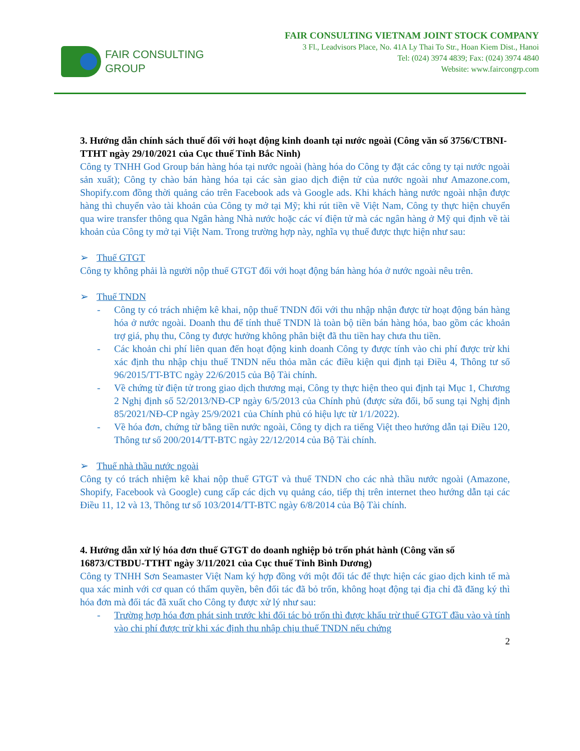FAIR CONSULTING
GROUP
FAIR CONSULTING VIETNAM JOINT STOCK COMPANY
3 Fl., Leadvisors Place, No. 41A Ly Thai To Str., Hoan Kiem Dist., Hanoi
Tel: (024) 3974 4839; Fax: (024) 3974 4840
Website: www.faircongrp.com
3. Hướng dẫn chính sách thuế đối với hoạt động kinh doanh tại nước ngoài (Công văn số 3756/CTBNI-TTHT ngày 29/10/2021 của Cục thuế Tỉnh Bắc Ninh)
Công ty TNHH God Group bán hàng hóa tại nước ngoài (hàng hóa do Công ty đặt các công ty tại nước ngoài sản xuất); Công ty chào bán hàng hóa tại các sàn giao dịch điện tử của nước ngoài như Amazone.com, Shopify.com đồng thời quảng cáo trên Facebook ads và Google ads. Khi khách hàng nước ngoài nhận được hàng thì chuyển vào tài khoản của Công ty mở tại Mỹ; khi rút tiền về Việt Nam, Công ty thực hiện chuyển qua wire transfer thông qua Ngân hàng Nhà nước hoặc các ví điện tử mà các ngân hàng ở Mỹ qui định về tài khoản của Công ty mở tại Việt Nam. Trong trường hợp này, nghĩa vụ thuế được thực hiện như sau:
➢ Thuế GTGT
Công ty không phải là người nộp thuế GTGT đối với hoạt động bán hàng hóa ở nước ngoài nêu trên.
➢ Thuế TNDN
- Công ty có trách nhiệm kê khai, nộp thuế TNDN đối với thu nhập nhận được từ hoạt động bán hàng hóa ở nước ngoài. Doanh thu để tính thuế TNDN là toàn bộ tiền bán hàng hóa, bao gồm các khoản trợ giá, phụ thu, Công ty được hưởng không phân biệt đã thu tiền hay chưa thu tiền.
- Các khoản chi phí liên quan đến hoạt động kinh doanh Công ty được tính vào chi phí được trừ khi xác định thu nhập chịu thuế TNDN nếu thỏa mãn các điều kiện qui định tại Điều 4, Thông tư số 96/2015/TT-BTC ngày 22/6/2015 của Bộ Tài chính.
- Về chứng từ điện tử trong giao dịch thương mại, Công ty thực hiện theo qui định tại Mục 1, Chương 2 Nghị định số 52/2013/NĐ-CP ngày 6/5/2013 của Chính phủ (được sửa đổi, bổ sung tại Nghị định 85/2021/NĐ-CP ngày 25/9/2021 của Chính phủ có hiệu lực từ 1/1/2022).
- Về hóa đơn, chứng từ bằng tiền nước ngoài, Công ty dịch ra tiếng Việt theo hướng dẫn tại Điều 120, Thông tư số 200/2014/TT-BTC ngày 22/12/2014 của Bộ Tài chính.
➢ Thuế nhà thầu nước ngoài
Công ty có trách nhiệm kê khai nộp thuế GTGT và thuế TNDN cho các nhà thầu nước ngoài (Amazone, Shopify, Facebook và Google) cung cấp các dịch vụ quảng cáo, tiếp thị trên internet theo hướng dẫn tại các Điều 11, 12 và 13, Thông tư số 103/2014/TT-BTC ngày 6/8/2014 của Bộ Tài chính.
4. Hướng dẫn xử lý hóa đơn thuế GTGT do doanh nghiệp bỏ trốn phát hành (Công văn số 16873/CTBDU-TTHT ngày 3/11/2021 của Cục thuế Tỉnh Bình Dương)
Công ty TNHH Sơn Seamaster Việt Nam ký hợp đồng với một đối tác để thực hiện các giao dịch kinh tế mà qua xác minh với cơ quan có thẩm quyền, bên đối tác đã bỏ trốn, không hoạt động tại địa chỉ đã đăng ký thì hóa đơn mà đối tác đã xuất cho Công ty được xử lý như sau:
- Trường hợp hóa đơn phát sinh trước khi đối tác bỏ trốn thì được khấu trừ thuế GTGT đầu vào và tính vào chi phí được trừ khi xác định thu nhập chịu thuế TNDN nếu chứng
2